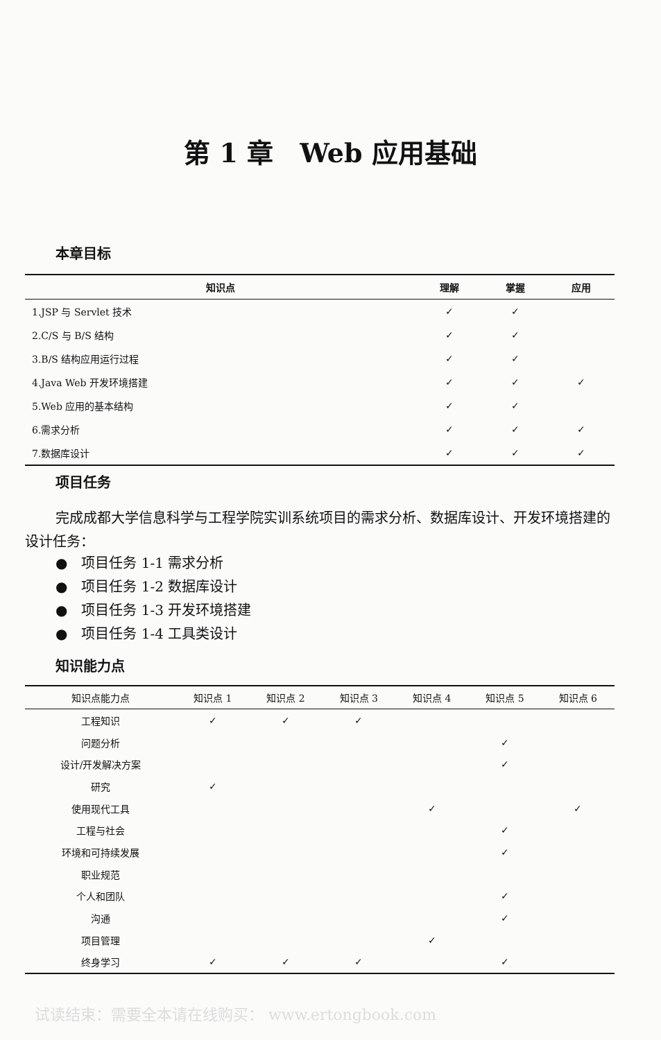第 1 章　Web 应用基础
本章目标
| 知识点 | 理解 | 掌握 | 应用 |
| --- | --- | --- | --- |
| 1.JSP 与 Servlet 技术 | ✓ | ✓ | |
| 2.C/S 与 B/S 结构 | ✓ | ✓ | |
| 3.B/S 结构应用运行过程 | ✓ | ✓ | |
| 4.Java Web 开发环境搭建 | ✓ | ✓ | ✓ |
| 5.Web 应用的基本结构 | ✓ | ✓ | |
| 6.需求分析 | ✓ | ✓ | ✓ |
| 7.数据库设计 | ✓ | ✓ | ✓ |
项目任务
完成成都大学信息科学与工程学院实训系统项目的需求分析、数据库设计、开发环境搭建的设计任务：
●　项目任务 1-1 需求分析
●　项目任务 1-2 数据库设计
●　项目任务 1-3 开发环境搭建
●　项目任务 1-4 工具类设计
知识能力点
| 知识点能力点 | 知识点 1 | 知识点 2 | 知识点 3 | 知识点 4 | 知识点 5 | 知识点 6 |
| --- | --- | --- | --- | --- | --- | --- |
| 工程知识 | ✓ | ✓ | ✓ | | | |
| 问题分析 | | | | | ✓ | |
| 设计/开发解决方案 | | | | | ✓ | |
| 研究 | ✓ | | | | | |
| 使用现代工具 | | | | ✓ | | ✓ |
| 工程与社会 | | | | | ✓ | |
| 环境和可持续发展 | | | | | ✓ | |
| 职业规范 | | | | | | |
| 个人和团队 | | | | | ✓ | |
| 沟通 | | | | | ✓ | |
| 项目管理 | | | | ✓ | | |
| 终身学习 | ✓ | ✓ | ✓ | | ✓ | |
试读结束：需要全本请在线购买： www.ertongbook.com